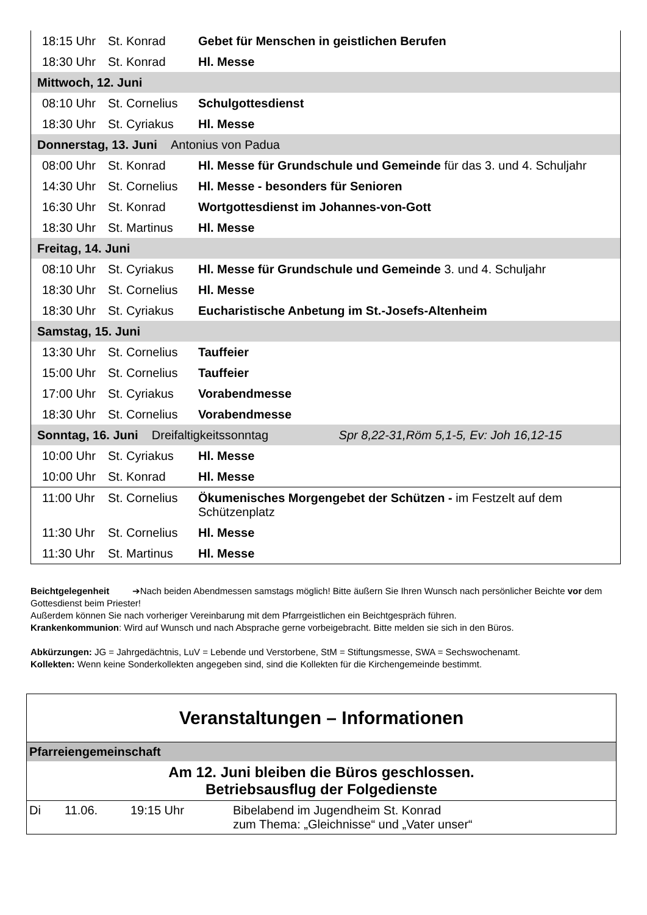| 18:15 Uhr | St. Konrad | Gebet für Menschen in geistlichen Berufen |
| 18:30 Uhr | St. Konrad | Hl. Messe |
| Mittwoch, 12. Juni | | |
| 08:10 Uhr | St. Cornelius | Schulgottesdienst |
| 18:30 Uhr | St. Cyriakus | Hl. Messe |
| Donnerstag, 13. Juni Antonius von Padua | | |
| 08:00 Uhr | St. Konrad | Hl. Messe für Grundschule und Gemeinde für das 3. und 4. Schuljahr |
| 14:30 Uhr | St. Cornelius | Hl. Messe - besonders für Senioren |
| 16:30 Uhr | St. Konrad | Wortgottesdienst im Johannes-von-Gott |
| 18:30 Uhr | St. Martinus | Hl. Messe |
| Freitag, 14. Juni | | |
| 08:10 Uhr | St. Cyriakus | Hl. Messe für Grundschule und Gemeinde 3. und 4. Schuljahr |
| 18:30 Uhr | St. Cornelius | Hl. Messe |
| 18:30 Uhr | St. Cyriakus | Eucharistische Anbetung im St.-Josefs-Altenheim |
| Samstag, 15. Juni | | |
| 13:30 Uhr | St. Cornelius | Tauffeier |
| 15:00 Uhr | St. Cornelius | Tauffeier |
| 17:00 Uhr | St. Cyriakus | Vorabendmesse |
| 18:30 Uhr | St. Cornelius | Vorabendmesse |
| Sonntag, 16. Juni Dreifaltigkeitssonntag Spr 8,22-31,Röm 5,1-5, Ev: Joh 16,12-15 | | |
| 10:00 Uhr | St. Cyriakus | Hl. Messe |
| 10:00 Uhr | St. Konrad | Hl. Messe |
| 11:00 Uhr | St. Cornelius | Ökumenisches Morgengebet der Schützen - im Festzelt auf dem Schützenplatz |
| 11:30 Uhr | St. Cornelius | Hl. Messe |
| 11:30 Uhr | St. Martinus | Hl. Messe |
Beichtgelegenheit ➔Nach beiden Abendmessen samstags möglich! Bitte äußern Sie Ihren Wunsch nach persönlicher Beichte vor dem Gottesdienst beim Priester!
Außerdem können Sie nach vorheriger Vereinbarung mit dem Pfarrgeistlichen ein Beichtgespräch führen.
Krankenkommunion: Wird auf Wunsch und nach Absprache gerne vorbeigebracht. Bitte melden sie sich in den Büros.
Abkürzungen: JG = Jahrgedächtnis, LuV = Lebende und Verstorbene, StM = Stiftungsmesse, SWA = Sechswochenamt.
Kollekten: Wenn keine Sonderkollekten angegeben sind, sind die Kollekten für die Kirchengemeinde bestimmt.
| Veranstaltungen – Informationen | | | |
| Pfarreiengemeinschaft | | | |
| Am 12. Juni bleiben die Büros geschlossen. Betriebsausflug der Folgedienste | | | |
| Di | 11.06. | 19:15 Uhr | Bibelabend im Jugendheim St. Konrad zum Thema: „Gleichnisse“ und „Vater unser“ |